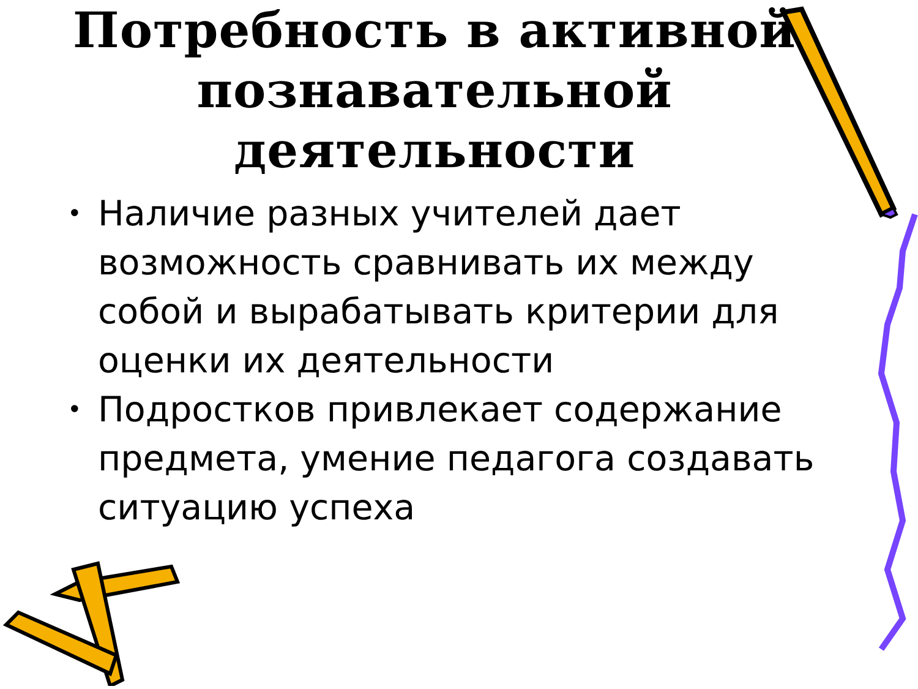Потребность в активной познавательной деятельности
• Наличие разных учителей дает возможность сравнивать их между собой и вырабатывать критерии для оценки их деятельности
• Подростков привлекает содержание предмета, умение педагога создавать ситуацию успеха